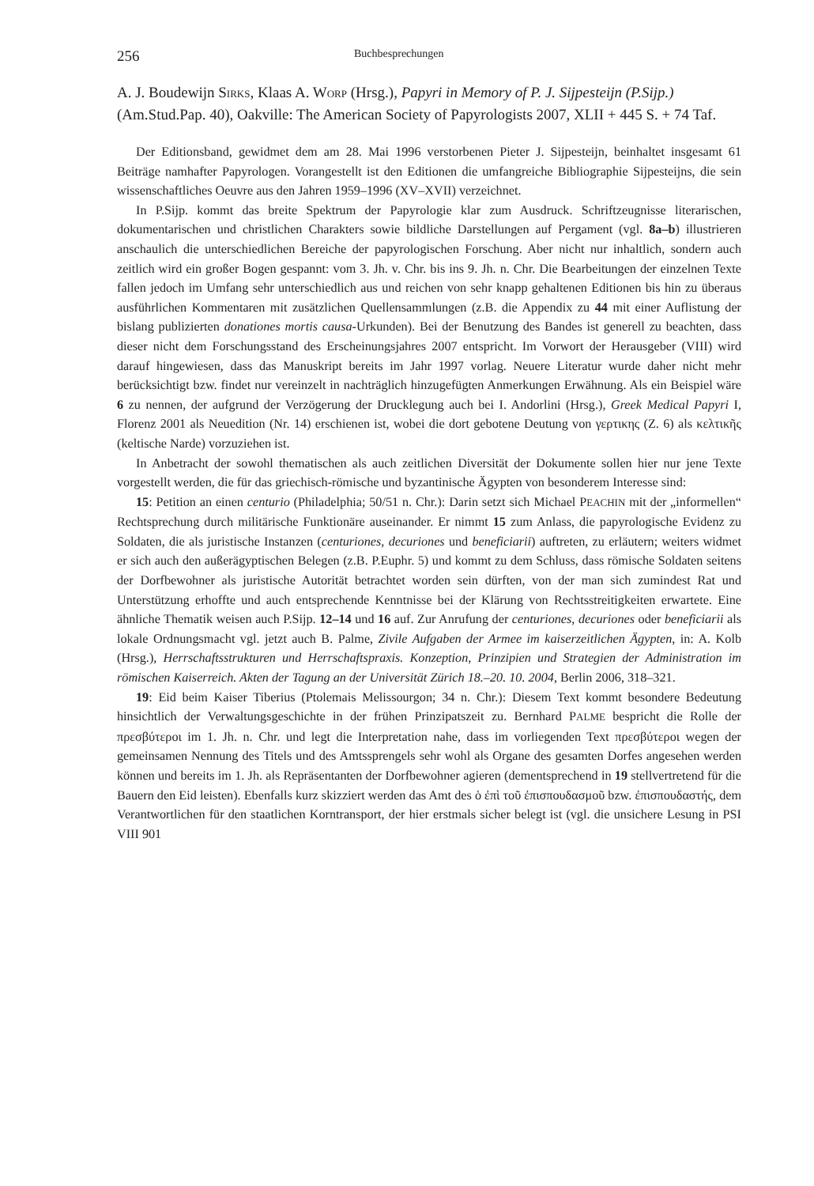256 Buchbesprechungen
A. J. Boudewijn SIRKS, Klaas A. WORP (Hrsg.), Papyri in Memory of P. J. Sijpesteijn (P.Sijp.) (Am.Stud.Pap. 40), Oakville: The American Society of Papyrologists 2007, XLII + 445 S. + 74 Taf.
Der Editionsband, gewidmet dem am 28. Mai 1996 verstorbenen Pieter J. Sijpesteijn, beinhaltet insgesamt 61 Beiträge namhafter Papyrologen. Vorangestellt ist den Editionen die umfangreiche Bibliographie Sijpesteijns, die sein wissenschaftliches Oeuvre aus den Jahren 1959–1996 (XV–XVII) verzeichnet.
In P.Sijp. kommt das breite Spektrum der Papyrologie klar zum Ausdruck. Schriftzeugnisse literarischen, dokumentarischen und christlichen Charakters sowie bildliche Darstellungen auf Pergament (vgl. 8a–b) illustrieren anschaulich die unterschiedlichen Bereiche der papyrologischen Forschung. Aber nicht nur inhaltlich, sondern auch zeitlich wird ein großer Bogen gespannt: vom 3. Jh. v. Chr. bis ins 9. Jh. n. Chr. Die Bearbeitungen der einzelnen Texte fallen jedoch im Umfang sehr unterschiedlich aus und reichen von sehr knapp gehaltenen Editionen bis hin zu überaus ausführlichen Kommentaren mit zusätzlichen Quellensammlungen (z.B. die Appendix zu 44 mit einer Auflistung der bislang publizierten donationes mortis causa-Urkunden). Bei der Benutzung des Bandes ist generell zu beachten, dass dieser nicht dem Forschungsstand des Erscheinungsjahres 2007 entspricht. Im Vorwort der Herausgeber (VIII) wird darauf hingewiesen, dass das Manuskript bereits im Jahr 1997 vorlag. Neuere Literatur wurde daher nicht mehr berücksichtigt bzw. findet nur vereinzelt in nachträglich hinzugefügten Anmerkungen Erwähnung. Als ein Beispiel wäre 6 zu nennen, der aufgrund der Verzögerung der Drucklegung auch bei I. Andorlini (Hrsg.), Greek Medical Papyri I, Florenz 2001 als Neuedition (Nr. 14) erschienen ist, wobei die dort gebotene Deutung von γερτικης (Z. 6) als κελτικῆς (keltische Narde) vorzuziehen ist.
In Anbetracht der sowohl thematischen als auch zeitlichen Diversität der Dokumente sollen hier nur jene Texte vorgestellt werden, die für das griechisch-römische und byzantinische Ägypten von besonderem Interesse sind:
15: Petition an einen centurio (Philadelphia; 50/51 n. Chr.): Darin setzt sich Michael PEACHIN mit der „informellen“ Rechtsprechung durch militärische Funktionäre auseinander. Er nimmt 15 zum Anlass, die papyrologische Evidenz zu Soldaten, die als juristische Instanzen (centuriones, decuriones und beneficiarii) auftreten, zu erläutern; weiters widmet er sich auch den außerägyptischen Belegen (z.B. P.Euphr. 5) und kommt zu dem Schluss, dass römische Soldaten seitens der Dorfbewohner als juristische Autorität betrachtet worden sein dürften, von der man sich zumindest Rat und Unterstützung erhoffte und auch entsprechende Kenntnisse bei der Klärung von Rechtsstreitigkeiten erwartete. Eine ähnliche Thematik weisen auch P.Sijp. 12–14 und 16 auf. Zur Anrufung der centuriones, decuriones oder beneficiarii als lokale Ordnungsmacht vgl. jetzt auch B. Palme, Zivile Aufgaben der Armee im kaiserzeitlichen Ägypten, in: A. Kolb (Hrsg.), Herrschaftsstrukturen und Herrschaftspraxis. Konzeption, Prinzipien und Strategien der Administration im römischen Kaiserreich. Akten der Tagung an der Universität Zürich 18.–20. 10. 2004, Berlin 2006, 318–321.
19: Eid beim Kaiser Tiberius (Ptolemais Melissourgon; 34 n. Chr.): Diesem Text kommt besondere Bedeutung hinsichtlich der Verwaltungsgeschichte in der frühen Prinzipatszeit zu. Bernhard PALME bespricht die Rolle der πρεσβύτεροι im 1. Jh. n. Chr. und legt die Interpretation nahe, dass im vorliegenden Text πρεσβύτεροι wegen der gemeinsamen Nennung des Titels und des Amtssprengels sehr wohl als Organe des gesamten Dorfes angesehen werden können und bereits im 1. Jh. als Repräsentanten der Dorfbewohner agieren (dementsprechend in 19 stellvertretend für die Bauern den Eid leisten). Ebenfalls kurz skizziert werden das Amt des ὁ ἐπὶ τοῦ ἐπισπουδασμοῦ bzw. ἐπισπουδαστής, dem Verantwortlichen für den staatlichen Korntransport, der hier erstmals sicher belegt ist (vgl. die unsichere Lesung in PSI VIII 901